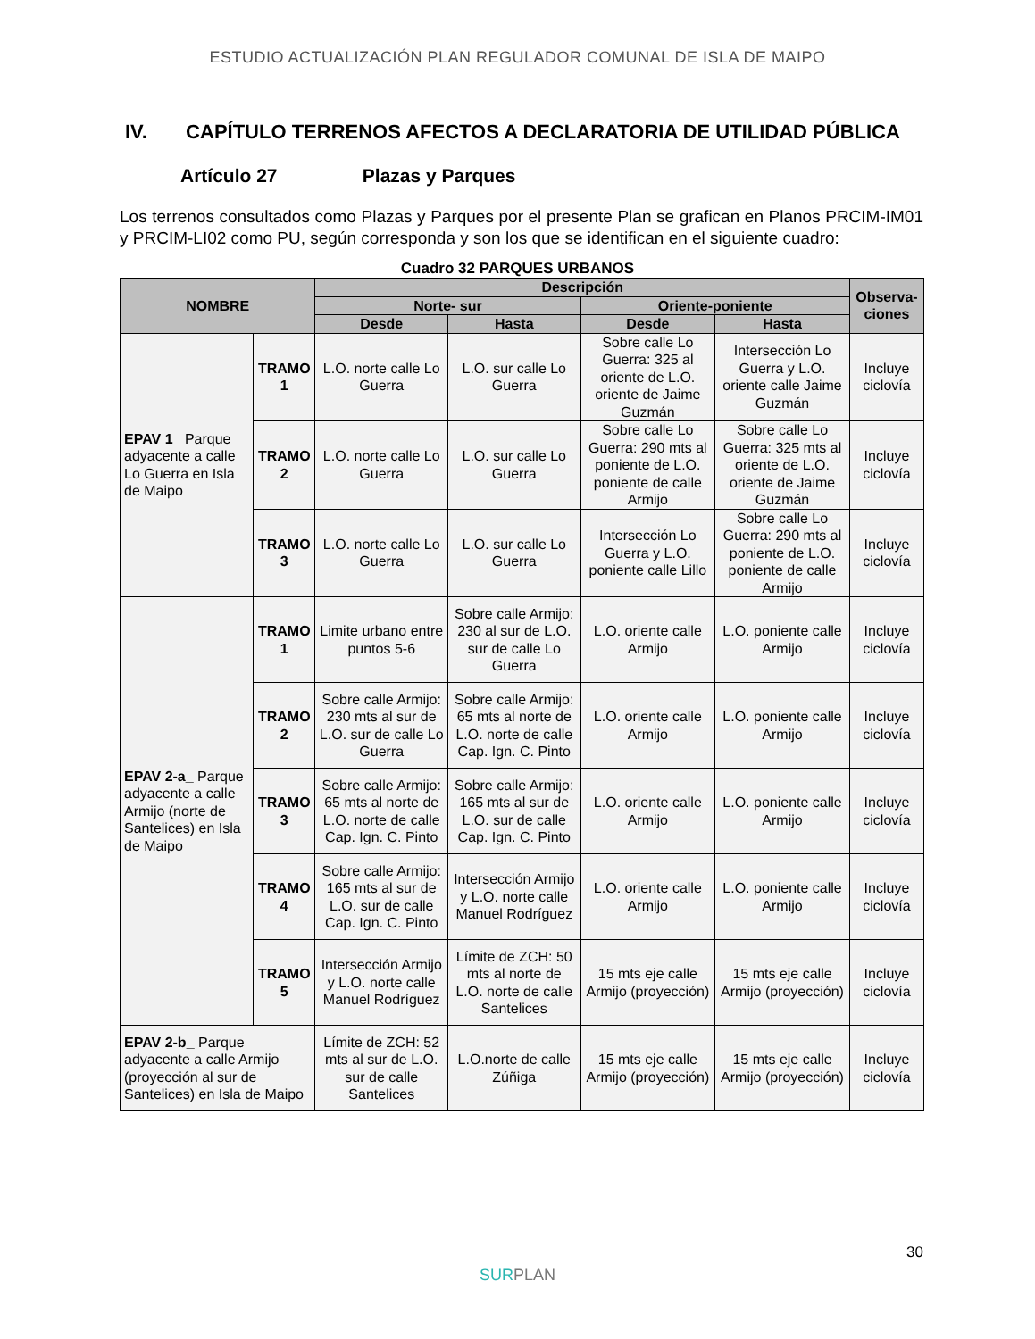ESTUDIO ACTUALIZACIÓN PLAN REGULADOR COMUNAL DE ISLA DE MAIPO
IV. CAPÍTULO TERRENOS AFECTOS A DECLARATORIA DE UTILIDAD PÚBLICA
Artículo 27 Plazas y Parques
Los terrenos consultados como Plazas y Parques por el presente Plan se grafican en Planos PRCIM-IM01 y PRCIM-LI02 como PU, según corresponda y son los que se identifican en el siguiente cuadro:
Cuadro 32 PARQUES URBANOS
| NOMBRE | | Descripción | | | | Observa- ciones |
| --- | --- | --- | --- | --- | --- | --- |
| | | Norte- sur | | Oriente-poniente | | |
| | | Desde | Hasta | Desde | Hasta | |
| EPAV 1_ Parque adyacente a calle Lo Guerra en Isla de Maipo | TRAMO 1 | L.O. norte calle Lo Guerra | L.O. sur calle Lo Guerra | Sobre calle Lo Guerra: 325 al oriente de L.O. oriente de Jaime Guzmán | Intersección Lo Guerra y L.O. oriente calle Jaime Guzmán | Incluye ciclovía |
| | TRAMO 2 | L.O. norte calle Lo Guerra | L.O. sur calle Lo Guerra | Sobre calle Lo Guerra: 290 mts al poniente de L.O. poniente de calle Armijo | Sobre calle Lo Guerra: 325 mts al oriente de L.O. oriente de Jaime Guzmán | Incluye ciclovía |
| | TRAMO 3 | L.O. norte calle Lo Guerra | L.O. sur calle Lo Guerra | Intersección Lo Guerra y L.O. poniente calle Lillo | Sobre calle Lo Guerra: 290 mts al poniente de L.O. poniente de calle Armijo | Incluye ciclovía |
| EPAV 2-a_ Parque adyacente a calle Armijo (norte de Santelices) en Isla de Maipo | TRAMO 1 | Limite urbano entre puntos 5-6 | Sobre calle Armijo: 230 al sur de L.O. sur de calle Lo Guerra | L.O. oriente calle Armijo | L.O. poniente calle Armijo | Incluye ciclovía |
| | TRAMO 2 | Sobre calle Armijo: 230 mts al sur de L.O. sur de calle Lo Guerra | Sobre calle Armijo: 65 mts al norte de L.O. norte de calle Cap. Ign. C. Pinto | L.O. oriente calle Armijo | L.O. poniente calle Armijo | Incluye ciclovía |
| | TRAMO 3 | Sobre calle Armijo: 65 mts al norte de L.O. norte de calle Cap. Ign. C. Pinto | Sobre calle Armijo: 165 mts al sur de L.O. sur de calle Cap. Ign. C. Pinto | L.O. oriente calle Armijo | L.O. poniente calle Armijo | Incluye ciclovía |
| | TRAMO 4 | Sobre calle Armijo: 165 mts al sur de L.O. sur de calle Cap. Ign. C. Pinto | Intersección Armijo y L.O. norte calle Manuel Rodríguez | L.O. oriente calle Armijo | L.O. poniente calle Armijo | Incluye ciclovía |
| | TRAMO 5 | Intersección Armijo y L.O. norte calle Manuel Rodríguez | Límite de ZCH: 50 mts al norte de L.O. norte de calle Santelices | 15 mts eje calle Armijo (proyección) | 15 mts eje calle Armijo (proyección) | Incluye ciclovía |
| EPAV 2-b_ Parque adyacente a calle Armijo (proyección al sur de Santelices) en Isla de Maipo | | Límite de ZCH: 52 mts al sur de L.O. sur de calle Santelices | L.O.norte de calle Zúñiga | 15 mts eje calle Armijo (proyección) | 15 mts eje calle Armijo (proyección) | Incluye ciclovía |
30
SURPLAN